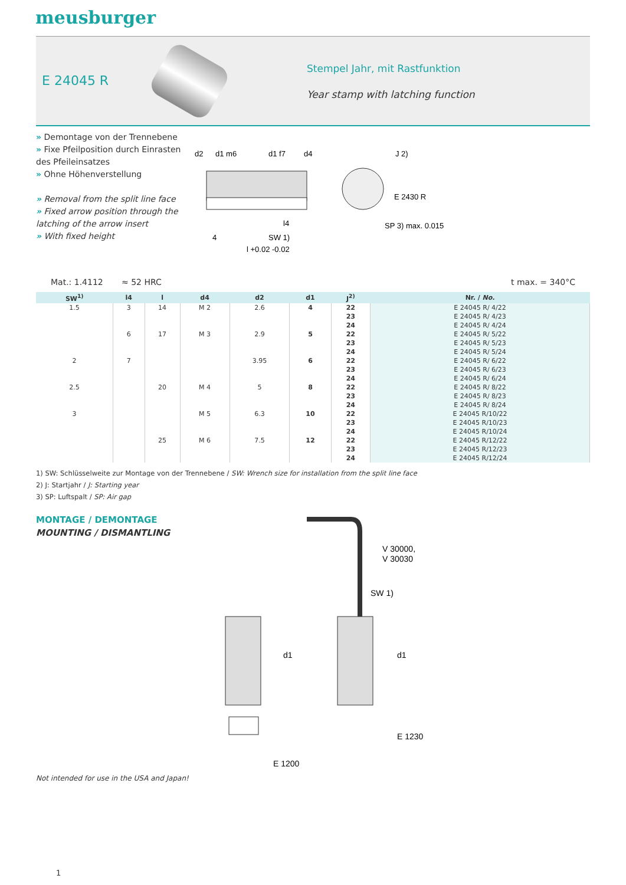meusburger
E 24045 R
Stempel Jahr, mit Rastfunktion
Year stamp with latching function
» Demontage von der Trennebene
» Fixe Pfeilposition durch Einrasten des Pfeileinsatzes
» Ohne Höhenverstellung
» Removal from the split line face
» Fixed arrow position through the latching of the arrow insert
» With fixed height
d2
d1 m6
d1 f7
d4
l4
4
SW 1)
l +0.02 -0.02
J 2)
E 2430 R
SP 3) max. 0.015
Mat.: 1.4112 ≈ 52 HRC t max. = 340°C
| SW<sup>1)</sup> | l4 | l | d4 | d2 | d1 | J<sup>2)</sup> | Nr. / No. |
| --- | --- | --- | --- | --- | --- | --- | --- |
| 1.5 | 3 | 14 | M 2 | 2.6 | 4 | 22 | E 24045 R/ 4/22 |
| | | | | | | 23 | E 24045 R/ 4/23 |
| | | | | | | 24 | E 24045 R/ 4/24 |
| | 6 | 17 | M 3 | 2.9 | 5 | 22 | E 24045 R/ 5/22 |
| | | | | | | 23 | E 24045 R/ 5/23 |
| | | | | | | 24 | E 24045 R/ 5/24 |
| 2 | 7 | | | 3.95 | 6 | 22 | E 24045 R/ 6/22 |
| | | | | | | 23 | E 24045 R/ 6/23 |
| | | | | | | 24 | E 24045 R/ 6/24 |
| 2.5 | | 20 | M 4 | 5 | 8 | 22 | E 24045 R/ 8/22 |
| | | | | | | 23 | E 24045 R/ 8/23 |
| | | | | | | 24 | E 24045 R/ 8/24 |
| 3 | | | M 5 | 6.3 | 10 | 22 | E 24045 R/10/22 |
| | | | | | | 23 | E 24045 R/10/23 |
| | | | | | | 24 | E 24045 R/10/24 |
| | | 25 | M 6 | 7.5 | 12 | 22 | E 24045 R/12/22 |
| | | | | | | 23 | E 24045 R/12/23 |
| | | | | | | 24 | E 24045 R/12/24 |
1) SW: Schlüsselweite zur Montage von der Trennebene / SW: Wrench size for installation from the split line face
2) J: Startjahr / J: Starting year
3) SP: Luftspalt / SP: Air gap
MONTAGE / DEMONTAGE
MOUNTING / DISMANTLING
V 30000,
V 30030
SW 1)
d1
d1
E 1230
E 1200
Not intended for use in the USA and Japan!
1